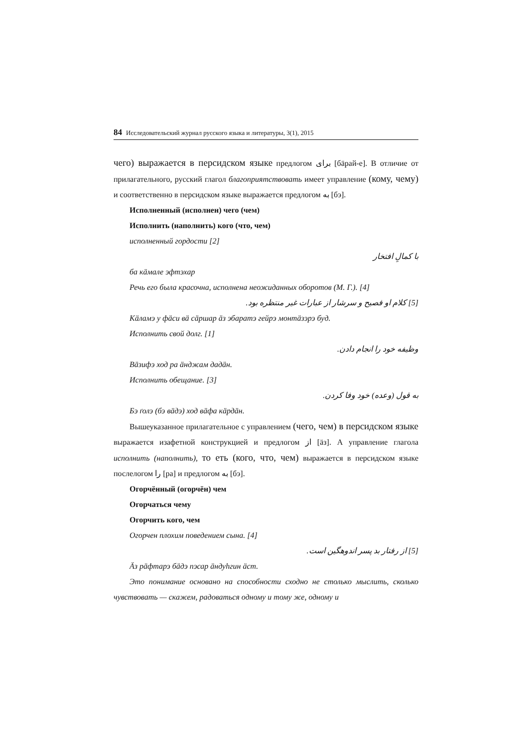84 Исследовательский журнал русского языка и литературы, 3(1), 2015
чего) выражается в персидском языке предлогом برای [бäрай-е]. В отличие от прилагательного, русский глагол благоприятствовать имеет управление (кому, чему) и соответственно в персидском языке выражается предлогом به [бэ].
Исполненный (исполнен) чего (чем)
Исполнить (наполнить) кого (что, чем)
исполненный гордости [2]
با کمالِ افتخار
ба кäмале эфтэхар
Речь его была красочна, исполнена неожиданных оборотов (М. Г.). [4]
[5] کلام او فصیح و سرشار از عبارات غیر منتظره بود.
Кäламэ у фäси вä сäршар äз эбаратэ гейрэ монтäзэрэ буд.
Исполнить свой долг. [1]
وظیفه خود را انجام دادن.
Вäзифэ ход ра äнджам дадäн.
Исполнить обещание. [3]
به قول (وعده) خود وفا کردن.
Бэ ґолэ (бэ вäдэ) ход вäфа кäрдäн.
Вышеуказанное прилагательное с управлением (чего, чем) в персидском языке выражается изафетной конструкцией и предлогом از [äз]. А управление глагола исполнить (наполнить), то еть (кого, что, чем) выражается в персидском языке послелогом را [ра] и предлогом به [бэ].
Огорчённый (огорчён) чем
Огорчаться чему
Огорчить кого, чем
Огорчен плохим поведением сына. [4]
[5] از رفتار بد پسر اندوهگین است.
Äз рäфтарэ бäдэ пэсар äндуһгин äст.
Это понимание основано на способности сходно не столько мыслить, сколько чувствовать — скажем, радоваться одному и тому же, одному и